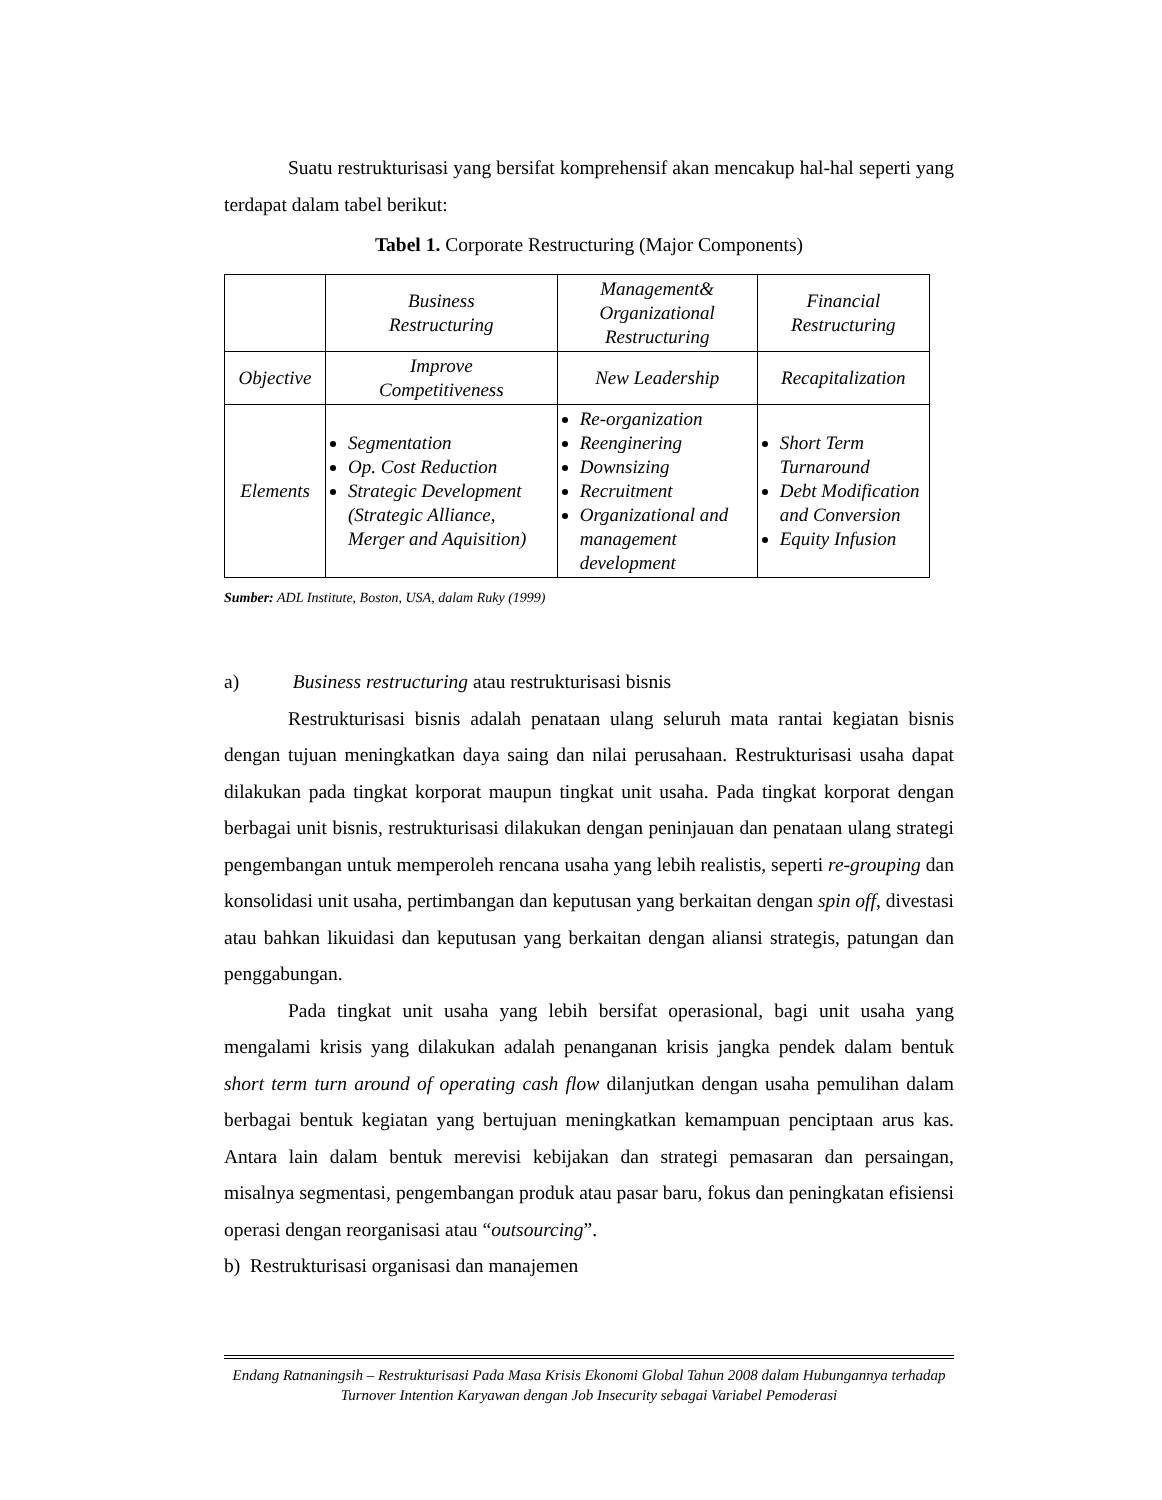Suatu restrukturisasi yang bersifat komprehensif akan mencakup hal-hal seperti yang terdapat dalam tabel berikut:
Tabel 1. Corporate Restructuring (Major Components)
| | Business Restructuring | Management& Organizational Restructuring | Financial Restructuring |
| Objective | Improve Competitiveness | New Leadership | Recapitalization |
| Elements | Segmentation Op. Cost Reduction Strategic Development (Strategic Alliance, Merger and Aquisition) | Re-organization Reenginering Downsizing Recruitment Organizational and management development | Short Term Turnaround Debt Modification and Conversion Equity Infusion |
Sumber: ADL Institute, Boston, USA, dalam Ruky (1999)
a) Business restructuring atau restrukturisasi bisnis
Restrukturisasi bisnis adalah penataan ulang seluruh mata rantai kegiatan bisnis dengan tujuan meningkatkan daya saing dan nilai perusahaan. Restrukturisasi usaha dapat dilakukan pada tingkat korporat maupun tingkat unit usaha. Pada tingkat korporat dengan berbagai unit bisnis, restrukturisasi dilakukan dengan peninjauan dan penataan ulang strategi pengembangan untuk memperoleh rencana usaha yang lebih realistis, seperti re-grouping dan konsolidasi unit usaha, pertimbangan dan keputusan yang berkaitan dengan spin off, divestasi atau bahkan likuidasi dan keputusan yang berkaitan dengan aliansi strategis, patungan dan penggabungan.
Pada tingkat unit usaha yang lebih bersifat operasional, bagi unit usaha yang mengalami krisis yang dilakukan adalah penanganan krisis jangka pendek dalam bentuk short term turn around of operating cash flow dilanjutkan dengan usaha pemulihan dalam berbagai bentuk kegiatan yang bertujuan meningkatkan kemampuan penciptaan arus kas. Antara lain dalam bentuk merevisi kebijakan dan strategi pemasaran dan persaingan, misalnya segmentasi, pengembangan produk atau pasar baru, fokus dan peningkatan efisiensi operasi dengan reorganisasi atau “outsourcing”.
b) Restrukturisasi organisasi dan manajemen
Endang Ratnaningsih – Restrukturisasi Pada Masa Krisis Ekonomi Global Tahun 2008 dalam Hubungannya terhadap Turnover Intention Karyawan dengan Job Insecurity sebagai Variabel Pemoderasi